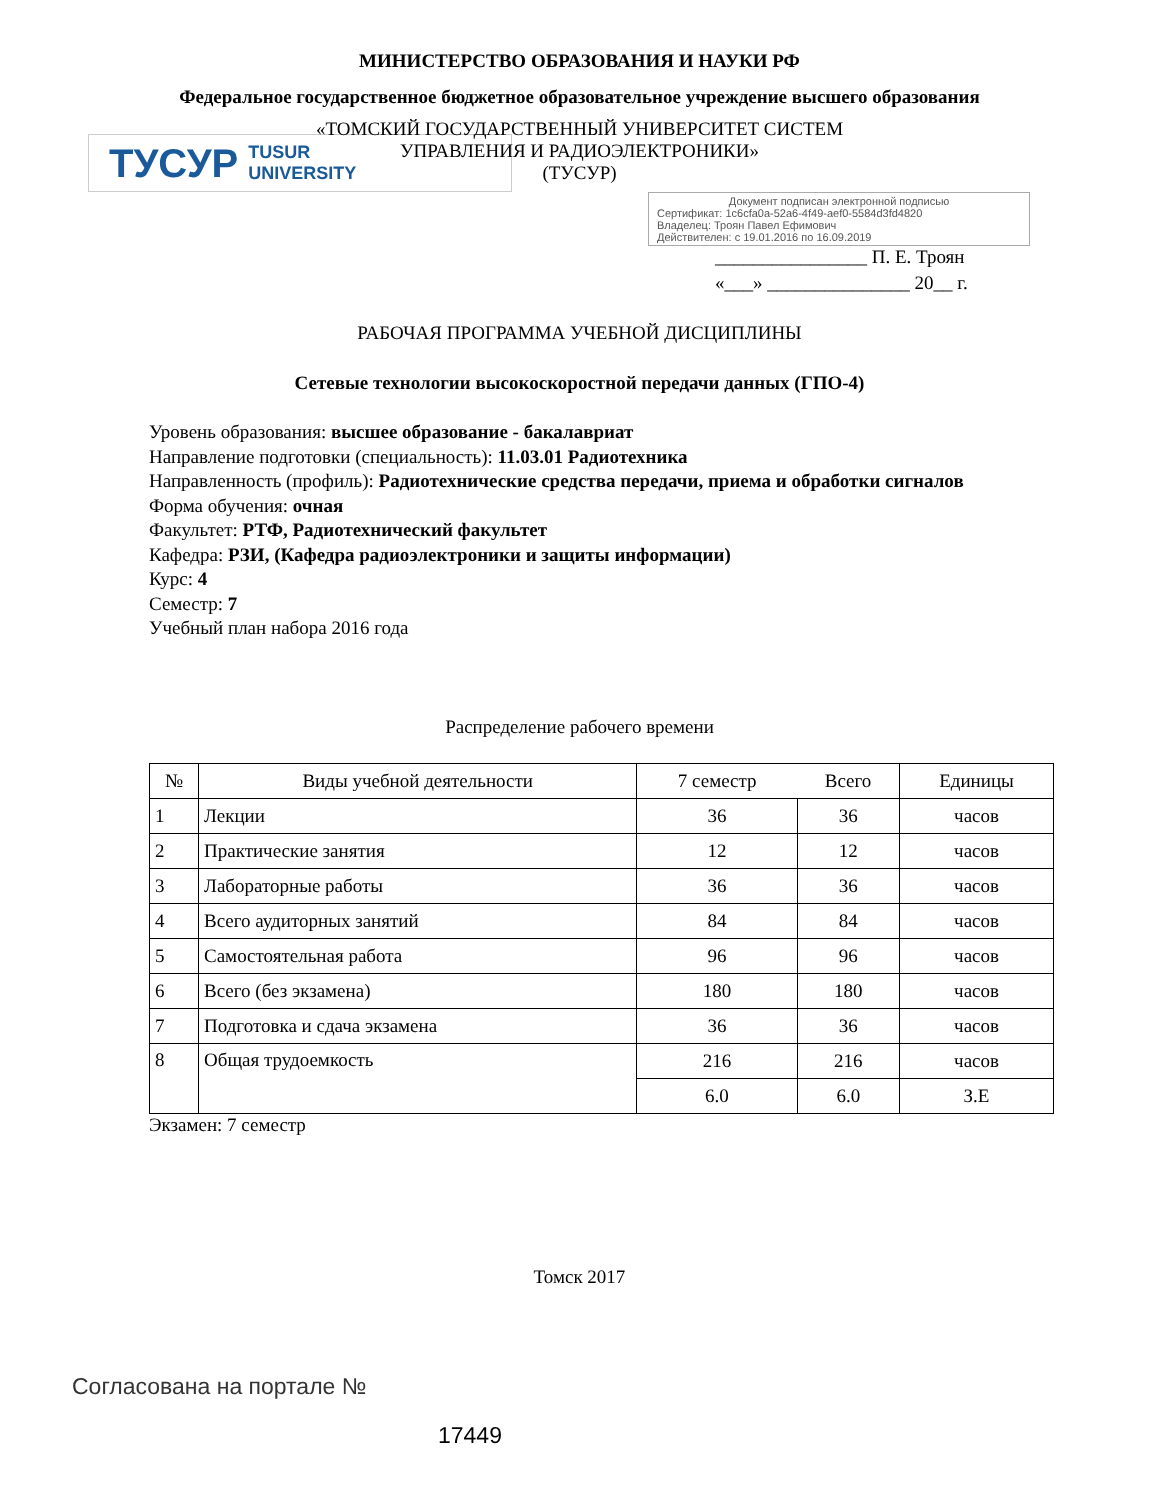МИНИСТЕРСТВО ОБРАЗОВАНИЯ И НАУКИ РФ
Федеральное государственное бюджетное образовательное учреждение высшего образования
«ТОМСКИЙ ГОСУДАРСТВЕННЫЙ УНИВЕРСИТЕТ СИСТЕМ
УПРАВЛЕНИЯ И РАДИОЭЛЕКТРОНИКИ»
(ТУСУР)
ТУСУР TUSUR
UNIVERSITY
Документ подписан электронной подписью
Сертификат: 1c6cfa0a-52a6-4f49-aef0-5584d3fd4820
Владелец: Троян Павел Ефимович
Действителен: с 19.01.2016 по 16.09.2019
________________ П. Е. Троян
«___» _______________ 20__ г.
РАБОЧАЯ ПРОГРАММА УЧЕБНОЙ ДИСЦИПЛИНЫ
Сетевые технологии высокоскоростной передачи данных (ГПО-4)
Уровень образования: высшее образование - бакалавриат
Направление подготовки (специальность): 11.03.01 Радиотехника
Направленность (профиль): Радиотехнические средства передачи, приема и обработки сигналов
Форма обучения: очная
Факультет: РТФ, Радиотехнический факультет
Кафедра: РЗИ, (Кафедра радиоэлектроники и защиты информации)
Курс: 4
Семестр: 7
Учебный план набора 2016 года
Распределение рабочего времени
| № | Виды учебной деятельности | 7 семестр | Всего | Единицы |
| --- | --- | --- | --- | --- |
| 1 | Лекции | 36 | 36 | часов |
| 2 | Практические занятия | 12 | 12 | часов |
| 3 | Лабораторные работы | 36 | 36 | часов |
| 4 | Всего аудиторных занятий | 84 | 84 | часов |
| 5 | Самостоятельная работа | 96 | 96 | часов |
| 6 | Всего (без экзамена) | 180 | 180 | часов |
| 7 | Подготовка и сдача экзамена | 36 | 36 | часов |
| 8 | Общая трудоемкость | 216 | 216 | часов |
| | | 6.0 | 6.0 | З.Е |
Экзамен: 7 семестр
Томск 2017
Согласована на портале №
17449